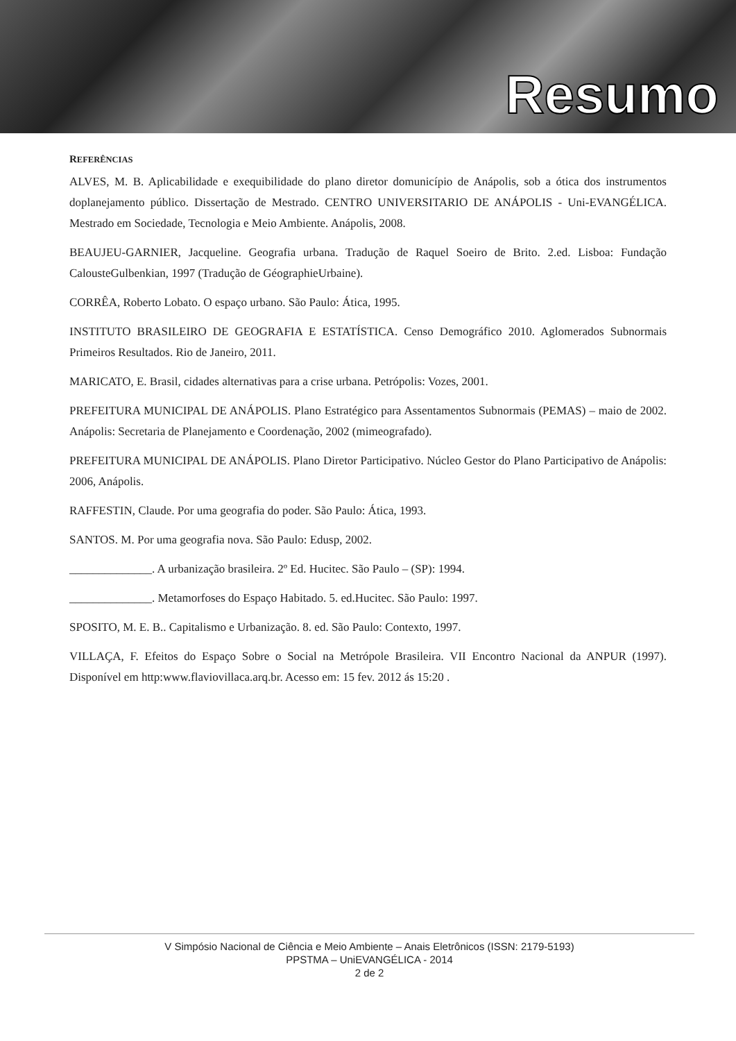Resumo
REFERÊNCIAS
ALVES, M. B. Aplicabilidade e exequibilidade do plano diretor domunicípio de Anápolis, sob a ótica dos instrumentos doplanejamento público. Dissertação de Mestrado. CENTRO UNIVERSITARIO DE ANÁPOLIS - Uni-EVANGÉLICA. Mestrado em Sociedade, Tecnologia e Meio Ambiente. Anápolis, 2008.
BEAUJEU-GARNIER, Jacqueline. Geografia urbana. Tradução de Raquel Soeiro de Brito. 2.ed. Lisboa: Fundação CalousteGulbenkian, 1997 (Tradução de GéographieUrbaine).
CORRÊA, Roberto Lobato. O espaço urbano. São Paulo: Ática, 1995.
INSTITUTO BRASILEIRO DE GEOGRAFIA E ESTATÍSTICA. Censo Demográfico 2010. Aglomerados Subnormais Primeiros Resultados. Rio de Janeiro, 2011.
MARICATO, E. Brasil, cidades alternativas para a crise urbana. Petrópolis: Vozes, 2001.
PREFEITURA MUNICIPAL DE ANÁPOLIS. Plano Estratégico para Assentamentos Subnormais (PEMAS) – maio de 2002. Anápolis: Secretaria de Planejamento e Coordenação, 2002 (mimeografado).
PREFEITURA MUNICIPAL DE ANÁPOLIS. Plano Diretor Participativo. Núcleo Gestor do Plano Participativo de Anápolis: 2006, Anápolis.
RAFFESTIN, Claude. Por uma geografia do poder. São Paulo: Ática, 1993.
SANTOS. M. Por uma geografia nova. São Paulo: Edusp, 2002.
______________. A urbanização brasileira. 2º Ed. Hucitec. São Paulo – (SP): 1994.
______________. Metamorfoses do Espaço Habitado. 5. ed.Hucitec. São Paulo: 1997.
SPOSITO, M. E. B.. Capitalismo e Urbanização. 8. ed. São Paulo: Contexto, 1997.
VILLAÇA, F. Efeitos do Espaço Sobre o Social na Metrópole Brasileira. VII Encontro Nacional da ANPUR (1997). Disponível em http:www.flaviovillaca.arq.br. Acesso em: 15 fev. 2012 ás 15:20 .
V Simpósio Nacional de Ciência e Meio Ambiente – Anais Eletrônicos (ISSN: 2179-5193)
PPSTMA – UniEVANGÉLICA - 2014
2 de 2